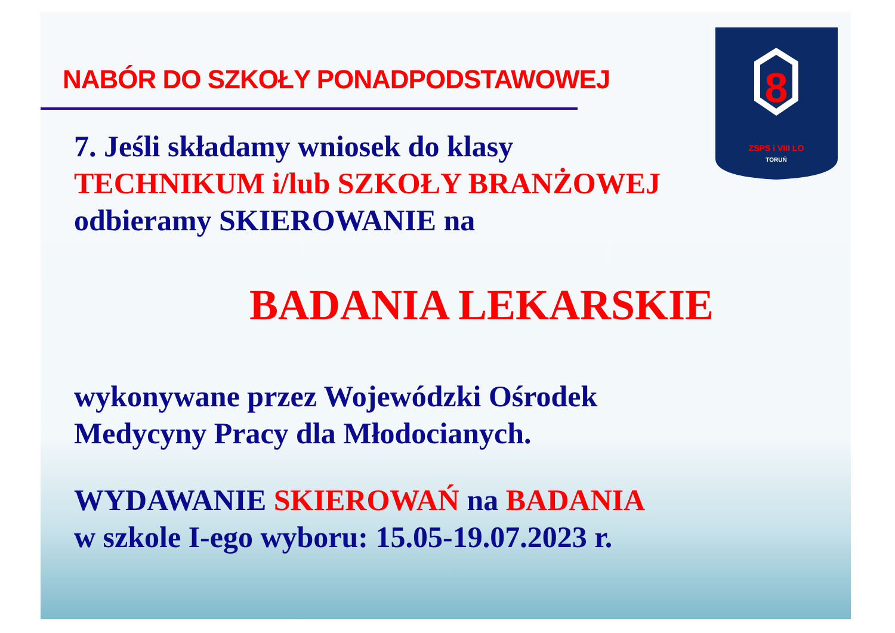8
ZSPS i VIII LO
TORUŃ
NABÓR DO SZKOŁY PONADPODSTAWOWEJ
7. Jeśli składamy wniosek do klasy
TECHNIKUM i/lub SZKOŁY BRANŻOWEJ
odbieramy SKIEROWANIE na
BADANIA LEKARSKIE
wykonywane przez Wojewódzki Ośrodek
Medycyny Pracy dla Młodocianych.
WYDAWANIE SKIEROWAŃ na BADANIA
w szkole I-ego wyboru: 15.05-19.07.2023 r.